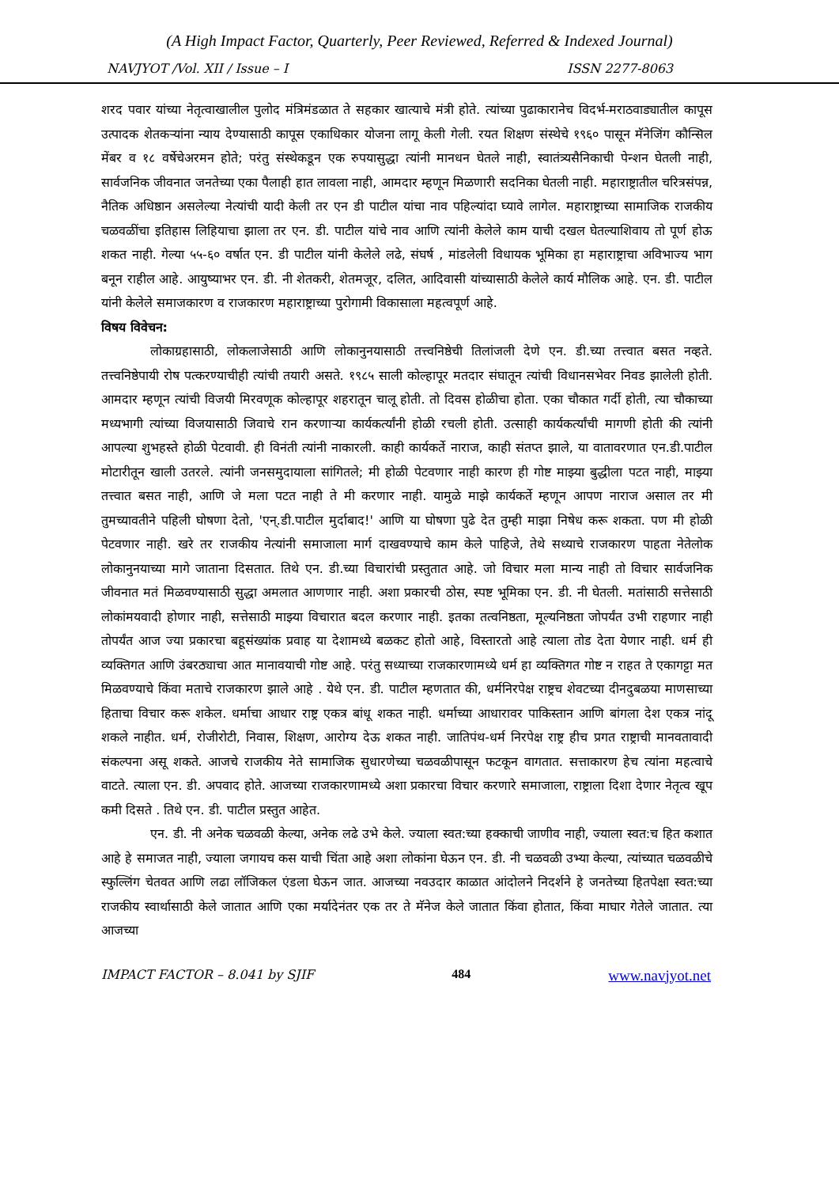(A High Impact Factor, Quarterly, Peer Reviewed, Referred & Indexed Journal)
NAVJYOT /Vol. XII / Issue – I ISSN 2277-8063
शरद पवार यांच्या नेतृत्वाखालील पुलोद मंत्रिमंडळात ते सहकार खात्याचे मंत्री होते. त्यांच्या पुढाकारानेच विदर्भ-मराठवाड्यातील कापूस उत्पादक शेतकऱ्यांना न्याय देण्यासाठी कापूस एकाधिकार योजना लागू केली गेली. रयत शिक्षण संस्थेचे १९६० पासून मॅनेजिंग कौन्सिल मेंबर व १८ वर्षेचेअरमन होते; परंतु संस्थेकडून एक रुपयासुद्धा त्यांनी मानधन घेतले नाही, स्वातंत्र्यसैनिकाची पेन्शन घेतली नाही, सार्वजनिक जीवनात जनतेच्या एका पैलाही हात लावला नाही, आमदार म्हणून मिळणारी सदनिका घेतली नाही. महाराष्ट्रातील चरित्रसंपन्न, नैतिक अधिष्ठान असलेल्या नेत्यांची यादी केली तर एन डी पाटील यांचा नाव पहिल्यांदा घ्यावे लागेल. महाराष्ट्राच्या सामाजिक राजकीय चळवळींचा इतिहास लिहियाचा झाला तर एन. डी. पाटील यांचे नाव आणि त्यांनी केलेले काम याची दखल घेतल्याशिवाय तो पूर्ण होऊ शकत नाही. गेल्या ५५-६० वर्षात एन. डी पाटील यांनी केलेले लढे, संघर्ष , मांडलेली विधायक भूमिका हा महाराष्ट्राचा अविभाज्य भाग बनून राहील आहे. आयुष्याभर एन. डी. नी शेतकरी, शेतमजूर, दलित, आदिवासी यांच्यासाठी केलेले कार्य मौलिक आहे. एन. डी. पाटील यांनी केलेले समाजकारण व राजकारण महाराष्ट्राच्या पुरोगामी विकासाला महत्वपूर्ण आहे.
विषय विवेचन:
लोकाग्रहासाठी, लोकलाजेसाठी आणि लोकानुनयासाठी तत्त्वनिष्ठेची तिलांजली देणे एन. डी.च्या तत्त्वात बसत नव्हते. तत्त्वनिष्ठेपायी रोष पत्करण्याचीही त्यांची तयारी असते. १९८५ साली कोल्हापूर मतदार संघातून त्यांची विधानसभेवर निवड झालेली होती. आमदार म्हणून त्यांची विजयी मिरवणूक कोल्हापूर शहरातून चालू होती. तो दिवस होळीचा होता. एका चौकात गर्दी होती, त्या चौकाच्या मध्यभागी त्यांच्या विजयासाठी जिवाचे रान करणाऱ्या कार्यकर्त्यांनी होळी रचली होती. उत्साही कार्यकर्त्यांची मागणी होती की त्यांनी आपल्या शुभहस्ते होळी पेटवावी. ही विनंती त्यांनी नाकारली. काही कार्यकर्ते नाराज, काही संतप्त झाले, या वातावरणात एन.डी.पाटील मोटारीतून खाली उतरले. त्यांनी जनसमुदायाला सांगितले; मी होळी पेटवणार नाही कारण ही गोष्ट माझ्या बुद्धीला पटत नाही, माझ्या तत्त्वात बसत नाही, आणि जे मला पटत नाही ते मी करणार नाही. यामुळे माझे कार्यकर्ते म्हणून आपण नाराज असाल तर मी तुमच्यावतीने पहिली घोषणा देतो, 'एन्.डी.पाटील मुर्दाबाद!' आणि या घोषणा पुढे देत तुम्ही माझा निषेध करू शकता. पण मी होळी पेटवणार नाही. खरे तर राजकीय नेत्यांनी समाजाला मार्ग दाखवण्याचे काम केले पाहिजे, तेथे सध्याचे राजकारण पाहता नेतेलोक लोकानुनयाच्या मागे जाताना दिसतात. तिथे एन. डी.च्या विचारांची प्रस्तुतात आहे. जो विचार मला मान्य नाही तो विचार सार्वजनिक जीवनात मतं मिळवण्यासाठी सुद्धा अमलात आणणार नाही. अशा प्रकारची ठोस, स्पष्ट भूमिका एन. डी. नी घेतली. मतांसाठी सत्तेसाठी लोकांमयवादी होणार नाही, सत्तेसाठी माझ्या विचारात बदल करणार नाही. इतका तत्वनिष्ठता, मूल्यनिष्ठता जोपर्यंत उभी राहणार नाही तोपर्यंत आज ज्या प्रकारचा बहूसंख्यांक प्रवाह या देशामध्ये बळकट होतो आहे, विस्तारतो आहे त्याला तोड देता येणार नाही. धर्म ही व्यक्तिगत आणि उंबरठ्याचा आत मानावयाची गोष्ट आहे. परंतु सध्याच्या राजकारणामध्ये धर्म हा व्यक्तिगत गोष्ट न राहत ते एकागट्टा मत मिळवण्याचे किंवा मताचे राजकारण झाले आहे . येथे एन. डी. पाटील म्हणतात की, धर्मनिरपेक्ष राष्ट्रच शेवटच्या दीनदुबळया माणसाच्या हिताचा विचार करू शकेल. धर्माचा आधार राष्ट्र एकत्र बांधू शकत नाही. धर्माच्या आधारावर पाकिस्तान आणि बांगला देश एकत्र नांदू शकले नाहीत. धर्म, रोजीरोटी, निवास, शिक्षण, आरोग्य देऊ शकत नाही. जातिपंथ-धर्म निरपेक्ष राष्ट्र हीच प्रगत राष्ट्राची मानवतावादी संकल्पना असू शकते. आजचे राजकीय नेते सामाजिक सुधारणेच्या चळवळीपासून फटकून वागतात. सत्ताकारण हेच त्यांना महत्वाचे वाटते. त्याला एन. डी. अपवाद होते. आजच्या राजकारणामध्ये अशा प्रकारचा विचार करणारे समाजाला, राष्ट्राला दिशा देणार नेतृत्व खूप कमी दिसते . तिथे एन. डी. पाटील प्रस्तुत आहेत.
एन. डी. नी अनेक चळवळी केल्या, अनेक लढे उभे केले. ज्याला स्वत:च्या हक्काची जाणीव नाही, ज्याला स्वत:च हित कशात आहे हे समाजत नाही, ज्याला जगायच कस याची चिंता आहे अशा लोकांना घेऊन एन. डी. नी चळवळी उभ्या केल्या, त्यांच्यात चळवळीचे स्फुल्लिंग चेतवत आणि लढा लॉजिकल एंडला घेऊन जात. आजच्या नवउदार काळात आंदोलने निदर्शने हे जनतेच्या हितपेक्षा स्वत:च्या राजकीय स्वार्थासाठी केले जातात आणि एका मर्यादेनंतर एक तर ते मॅनेज केले जातात किंवा होतात, किंवा माघार गेतेले जातात. त्या आजच्या
IMPACT FACTOR – 8.041 by SJIF 484 www.navjyot.net